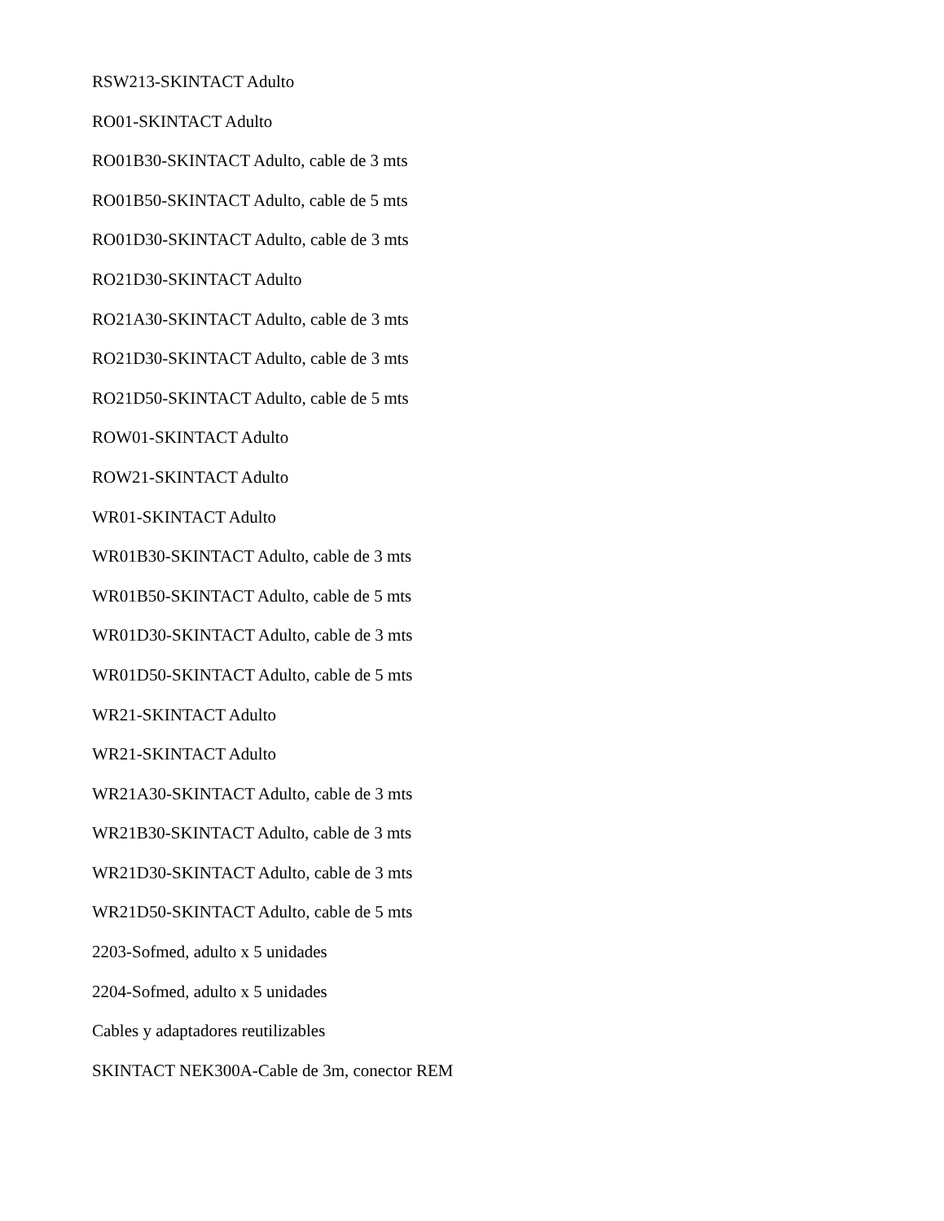RSW213-SKINTACT Adulto
RO01-SKINTACT Adulto
RO01B30-SKINTACT Adulto, cable de 3 mts
RO01B50-SKINTACT Adulto, cable de 5 mts
RO01D30-SKINTACT Adulto, cable de 3 mts
RO21D30-SKINTACT Adulto
RO21A30-SKINTACT Adulto, cable de 3 mts
RO21D30-SKINTACT Adulto, cable de 3 mts
RO21D50-SKINTACT Adulto, cable de 5 mts
ROW01-SKINTACT Adulto
ROW21-SKINTACT Adulto
WR01-SKINTACT Adulto
WR01B30-SKINTACT Adulto, cable de 3 mts
WR01B50-SKINTACT Adulto, cable de 5 mts
WR01D30-SKINTACT Adulto, cable de 3 mts
WR01D50-SKINTACT Adulto, cable de 5 mts
WR21-SKINTACT Adulto
WR21-SKINTACT Adulto
WR21A30-SKINTACT Adulto, cable de 3 mts
WR21B30-SKINTACT Adulto, cable de 3 mts
WR21D30-SKINTACT Adulto, cable de 3 mts
WR21D50-SKINTACT Adulto, cable de 5 mts
2203-Sofmed, adulto x 5 unidades
2204-Sofmed, adulto x 5 unidades
Cables y adaptadores reutilizables
SKINTACT NEK300A-Cable de 3m, conector REM